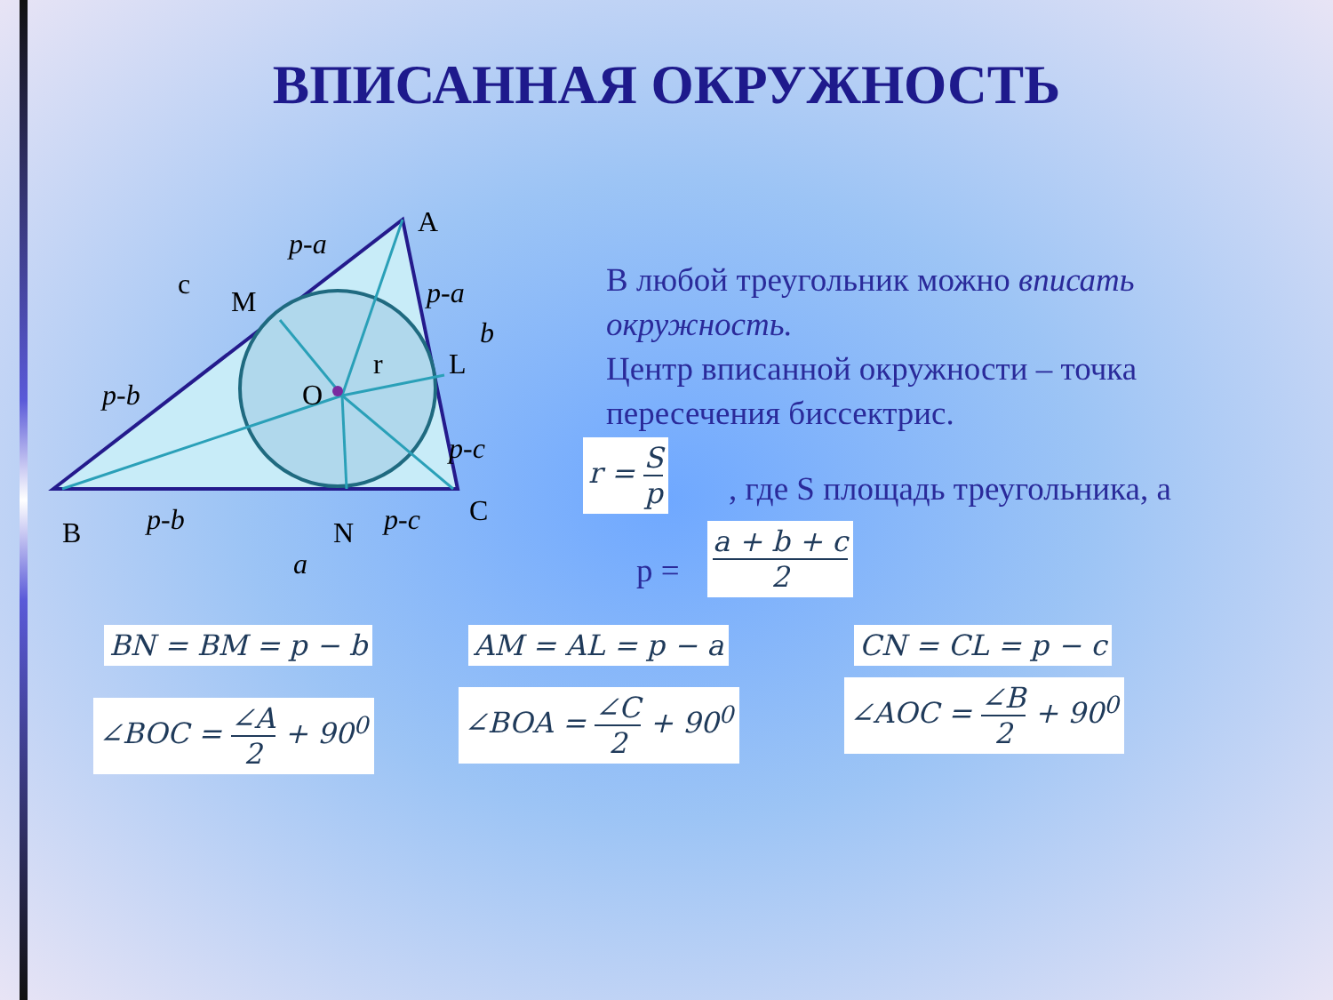ВПИСАННАЯ ОКРУЖНОСТЬ
A
B
C
M
L
N
O
r
c
p-a
p-a
b
p-b
p-b
p-c
p-c
a
В любой треугольник можно вписать окружность.
Центр вписанной окружности – точка пересечения биссектрис.
r = S p
, где S площадь треугольника, а
p =
a + b + c 2
BN = BM = p − b AM = AL = p − a CN = CL = p − c
∠BOC = ∠A 2 + 90<sup>0</sup> ∠BOA = ∠C 2 + 90<sup>0</sup> ∠AOC = ∠B 2 + 90<sup>0</sup>